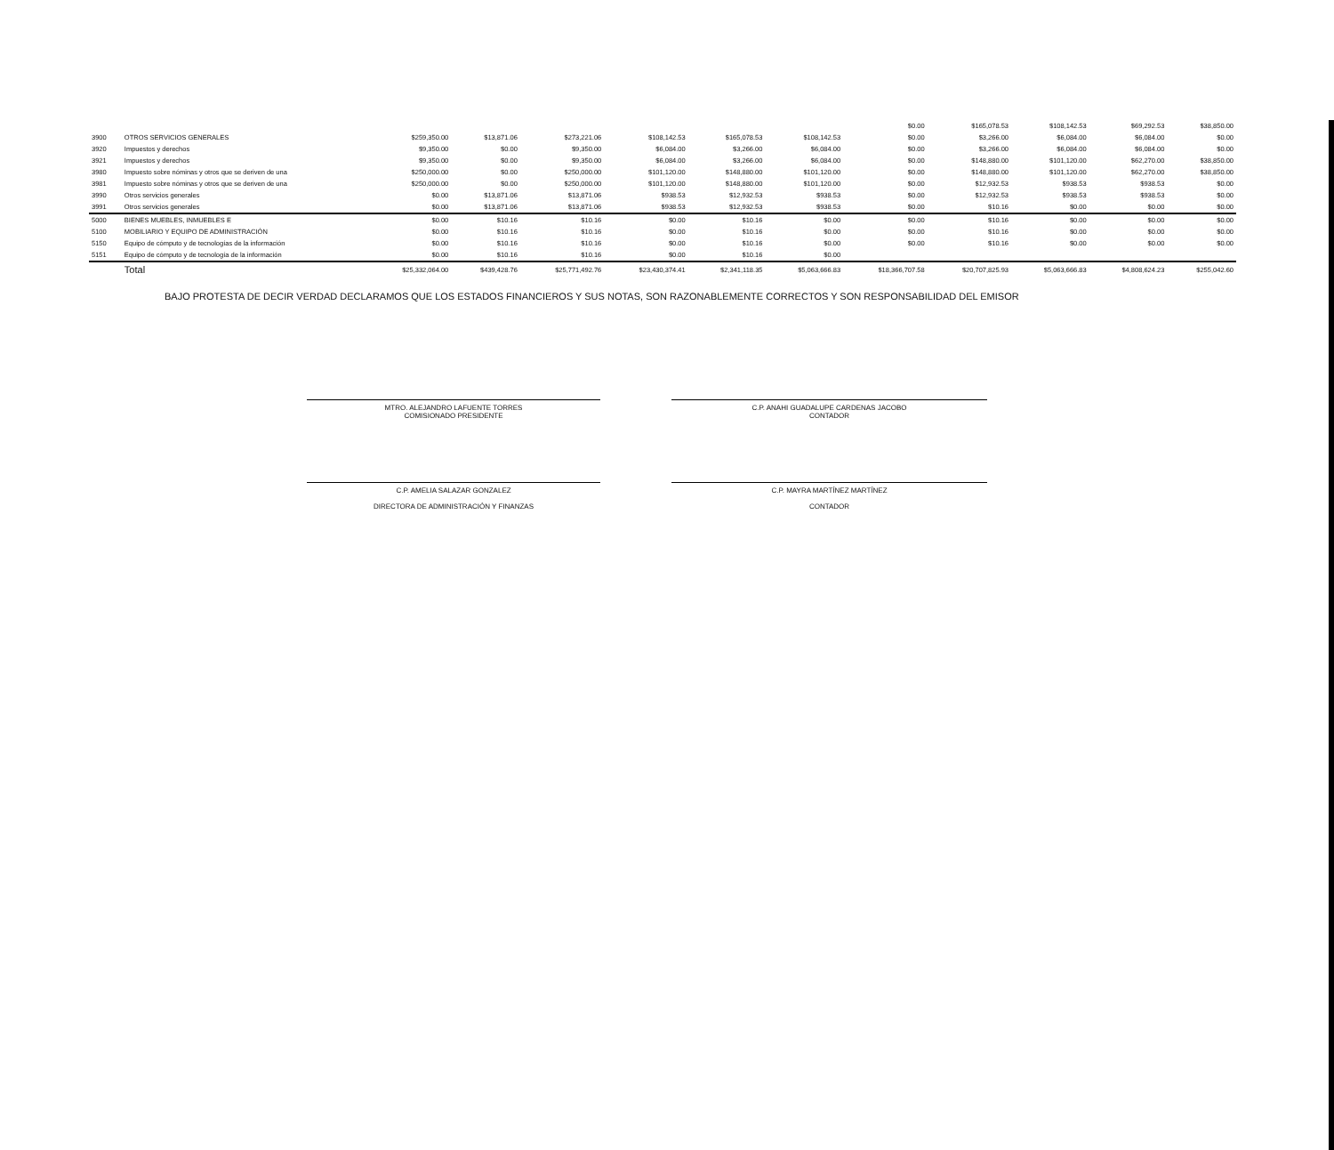| | | | | | | | | $0.00 | $165,078.53 | $108,142.53 | $69,292.53 | $38,850.00 |
| 3900 | OTROS SERVICIOS GENERALES | $259,350.00 | $13,871.06 | $273,221.06 | $108,142.53 | $165,078.53 | $108,142.53 | $0.00 | $3,266.00 | $6,084.00 | $6,084.00 | $0.00 |
| 3920 | Impuestos y derechos | $9,350.00 | $0.00 | $9,350.00 | $6,084.00 | $3,266.00 | $6,084.00 | $0.00 | $3,266.00 | $6,084.00 | $6,084.00 | $0.00 |
| 3921 | Impuestos y derechos | $9,350.00 | $0.00 | $9,350.00 | $6,084.00 | $3,266.00 | $6,084.00 | $0.00 | $148,880.00 | $101,120.00 | $62,270.00 | $38,850.00 |
| 3980 | Impuesto sobre nóminas y otros que se deriven de una | $250,000.00 | $0.00 | $250,000.00 | $101,120.00 | $148,880.00 | $101,120.00 | $0.00 | $148,880.00 | $101,120.00 | $62,270.00 | $38,850.00 |
| 3981 | Impuesto sobre nóminas y otros que se deriven de una | $250,000.00 | $0.00 | $250,000.00 | $101,120.00 | $148,880.00 | $101,120.00 | $0.00 | $12,932.53 | $938.53 | $938.53 | $0.00 |
| 3990 | Otros servicios generales | $0.00 | $13,871.06 | $13,871.06 | $938.53 | $12,932.53 | $938.53 | $0.00 | $12,932.53 | $938.53 | $938.53 | $0.00 |
| 3991 | Otros servicios generales | $0.00 | $13,871.06 | $13,871.06 | $938.53 | $12,932.53 | $938.53 | $0.00 | $10.16 | $0.00 | $0.00 | $0.00 |
| 5000 | BIENES MUEBLES, INMUEBLES E | $0.00 | $10.16 | $10.16 | $0.00 | $10.16 | $0.00 | $0.00 | $10.16 | $0.00 | $0.00 | $0.00 |
| 5100 | MOBILIARIO Y EQUIPO DE ADMINISTRACIÓN | $0.00 | $10.16 | $10.16 | $0.00 | $10.16 | $0.00 | $0.00 | $10.16 | $0.00 | $0.00 | $0.00 |
| 5150 | Equipo de cómputo y de tecnologías de la información | $0.00 | $10.16 | $10.16 | $0.00 | $10.16 | $0.00 | $0.00 | $10.16 | $0.00 | $0.00 | $0.00 |
| 5151 | Equipo de cómputo y de tecnología de la información | $0.00 | $10.16 | $10.16 | $0.00 | $10.16 | $0.00 | | | | | |
| | Total | $25,332,064.00 | $439,428.76 | $25,771,492.76 | $23,430,374.41 | $2,341,118.35 | $5,063,666.83 | $18,366,707.58 | $20,707,825.93 | $5,063,666.83 | $4,808,624.23 | $255,042.60 |
BAJO PROTESTA DE DECIR VERDAD DECLARAMOS QUE LOS ESTADOS FINANCIEROS Y SUS NOTAS, SON RAZONABLEMENTE CORRECTOS Y SON RESPONSABILIDAD DEL EMISOR
MTRO. ALEJANDRO LAFUENTE TORRES
COMISIONADO PRESIDENTE
C.P. ANAHI GUADALUPE CARDENAS JACOBO
CONTADOR
C.P. AMELIA SALAZAR GONZALEZ
DIRECTORA DE ADMINISTRACIÓN Y FINANZAS
C.P. MAYRA MARTÍNEZ MARTÍNEZ
CONTADOR